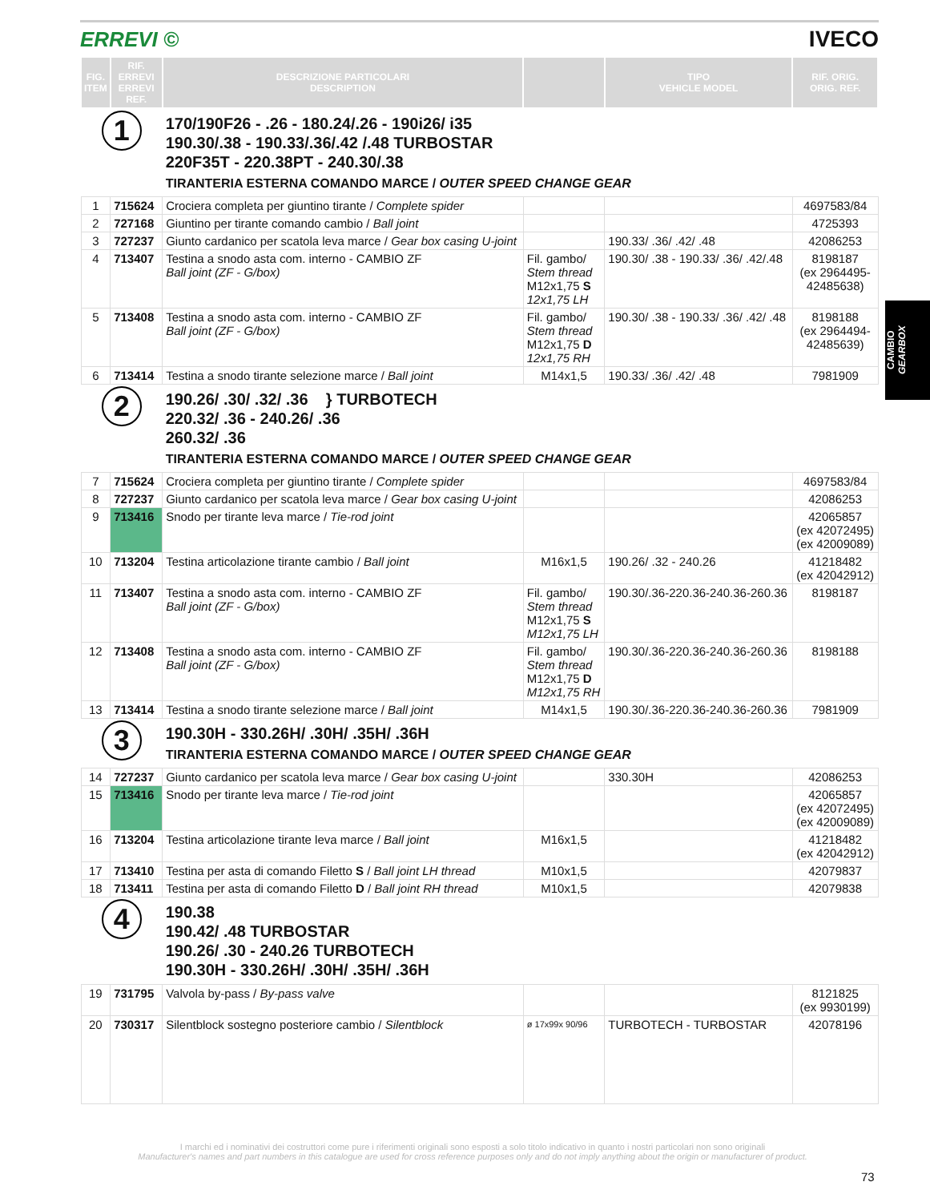ERREVI © IVECO
| FIG. ITEM | RIF. ERREVI ERREVI REF. | DESCRIZIONE PARTICOLARI DESCRIPTION | | TIPO VEHICLE MODEL | RIF. ORIG. ORIG. REF. |
| --- | --- | --- | --- | --- | --- |
| 1 | | 170/190F26 - .26 - 180.24/.26 - 190i26/ i35 190.30/.38 - 190.33/.36/.42 /.48 TURBOSTAR 220F35T - 220.38PT - 240.30/.38 TIRANTERIA ESTERNA COMANDO MARCE / OUTER SPEED CHANGE GEAR | | | |
| 1 | 715624 | Crociera completa per giuntino tirante / Complete spider | | | 4697583/84 |
| 2 | 727168 | Giuntino per tirante comando cambio / Ball joint | | | 4725393 |
| 3 | 727237 | Giunto cardanico per scatola leva marce / Gear box casing U-joint | | 190.33/ .36/ .42/ .48 | 42086253 |
| 4 | 713407 | Testina a snodo asta com. interno - CAMBIO ZF Ball joint (ZF - G/box) | Fil. gambo/ Stem thread M12x1,75 S 12x1,75 LH | 190.30/ .38 - 190.33/ .36/ .42/.48 | 8198187 (ex 2964495- 42485638) |
| 5 | 713408 | Testina a snodo asta com. interno - CAMBIO ZF Ball joint (ZF - G/box) | Fil. gambo/ Stem thread M12x1,75 D 12x1,75 RH | 190.30/ .38 - 190.33/ .36/ .42/ .48 | 8198188 (ex 2964494- 42485639) |
| 6 | 713414 | Testina a snodo tirante selezione marce / Ball joint | M14x1,5 | 190.33/ .36/ .42/ .48 | 7981909 |
| 2 | | 190.26/ .30/ .32/ .36 } TURBOTECH 220.32/ .36 - 240.26/ .36 260.32/ .36 TIRANTERIA ESTERNA COMANDO MARCE / OUTER SPEED CHANGE GEAR | | | |
| 7 | 715624 | Crociera completa per giuntino tirante / Complete spider | | | 4697583/84 |
| 8 | 727237 | Giunto cardanico per scatola leva marce / Gear box casing U-joint | | | 42086253 |
| 9 | 713416 | Snodo per tirante leva marce / Tie-rod joint | | | 42065857 (ex 42072495) (ex 42009089) |
| 10 | 713204 | Testina articolazione tirante cambio / Ball joint | M16x1,5 | 190.26/ .32 - 240.26 | 41218482 (ex 42042912) |
| 11 | 713407 | Testina a snodo asta com. interno - CAMBIO ZF Ball joint (ZF - G/box) | Fil. gambo/ Stem thread M12x1,75 S M12x1,75 LH | 190.30/.36-220.36-240.36-260.36 | 8198187 |
| 12 | 713408 | Testina a snodo asta com. interno - CAMBIO ZF Ball joint (ZF - G/box) | Fil. gambo/ Stem thread M12x1,75 D M12x1,75 RH | 190.30/.36-220.36-240.36-260.36 | 8198188 |
| 13 | 713414 | Testina a snodo tirante selezione marce / Ball joint | M14x1,5 | 190.30/.36-220.36-240.36-260.36 | 7981909 |
| 3 | | 190.30H - 330.26H/ .30H/ .35H/ .36H TIRANTERIA ESTERNA COMANDO MARCE / OUTER SPEED CHANGE GEAR | | | |
| 14 | 727237 | Giunto cardanico per scatola leva marce / Gear box casing U-joint | | 330.30H | 42086253 |
| 15 | 713416 | Snodo per tirante leva marce / Tie-rod joint | | | 42065857 (ex 42072495) (ex 42009089) |
| 16 | 713204 | Testina articolazione tirante leva marce / Ball joint | M16x1,5 | | 41218482 (ex 42042912) |
| 17 | 713410 | Testina per asta di comando Filetto S / Ball joint LH thread | M10x1,5 | | 42079837 |
| 18 | 713411 | Testina per asta di comando Filetto D / Ball joint RH thread | M10x1,5 | | 42079838 |
| 4 | | 190.38 190.42/ .48 TURBOSTAR 190.26/ .30 - 240.26 TURBOTECH 190.30H - 330.26H/ .30H/ .35H/ .36H | | | |
| 19 | 731795 | Valvola by-pass / By-pass valve | | | 8121825 (ex 9930199) |
| 20 | 730317 | Silentblock sostegno posteriore cambio / Silentblock | ø 17x99x 90/96 | TURBOTECH - TURBOSTAR | 42078196 |
CAMBIO
GEARBOX
I marchi ed i nominativi dei costruttori come pure i riferimenti originali sono esposti a solo titolo indicativo in quanto i nostri particolari non sono originali
Manufacturer's names and part numbers in this catalogue are used for cross reference purposes only and do not imply anything about the origin or manufacturer of product.
73